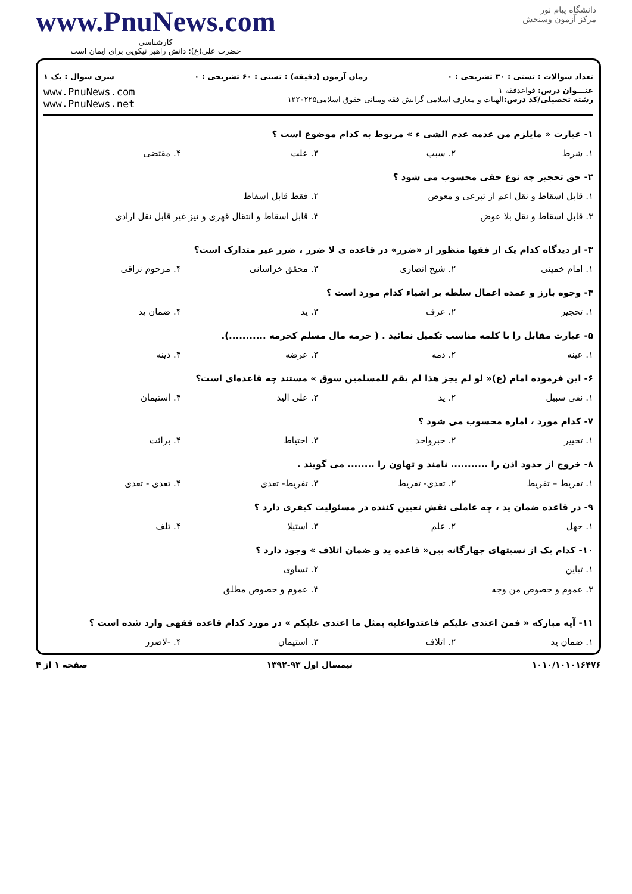دانشگاه پیام نور
مرکز آزمون وسنجش
www.PnuNews.com
کارشناسی
حضرت علی(ع): دانش راهبر نیکویی برای ایمان است
تعداد سوالات : تستی : ۳۰ تشریحی : ۰ زمان آزمون (دقیقه) : تستی : ۶۰ تشریحی : ۰ سری سوال : یک ۱
عنـــوان درس: قواعدفقه ۱
رشته تحصیلی/کد درس: الهیات و معارف اسلامی گرایش فقه ومبانی حقوق اسلامی۱۲۲۰۲۲۵
www.PnuNews.com
www.PnuNews.net
۱- عبارت « مایلزم من عدمه عدم الشی ء » مربوط به کدام موضوع است ؟
۱. شرط
۲. سبب
۳. علت
۴. مقتضی
۲- حق تحجیر چه نوع حقی محسوب می شود ؟
۱. قابل اسقاط و نقل اعم از تبرعی و معوض
۲. فقط قابل اسقاط
۳. قابل اسقاط و نقل بلا عوض
۴. قابل اسقاط و انتقال قهری و نیز غیر قابل نقل ارادی
۳- از دیدگاه کدام یک از فقها منظور از «ضرر» در قاعده ی لا ضرر ، ضرر غیر متدارک است؟
۱. امام خمینی
۲. شیخ انصاری
۳. محقق خراسانی
۴. مرحوم نراقی
۴- وجوه بارز و عمده اعمال سلطه بر اشیاء کدام مورد است ؟
۱. تحجیر
۲. عرف
۳. ید
۴. ضمان ید
۵- عبارت مقابل را با کلمه مناسب تکمیل نمائید . ( حرمه مال مسلم کحرمه ...........).
۱. عینه
۲. دمه
۳. عرضه
۴. دینه
۶- این فرموده امام (ع)« لو لم یجز هذا لم یقم للمسلمین سوق » مستند چه قاعده‌ای است؟
۱. نفی سبیل
۲. ید
۳. علی الید
۴. استیمان
۷- کدام مورد ، اماره محسوب می شود ؟
۱. تخییر
۲. خبرواحد
۳. احتیاط
۴. برائت
۸- خروج از حدود اذن را ........... نامند و تهاون را ........ می گویند .
۱. تفریط – تفریط
۲. تعدی- تفریط
۳. تفریط- تعدی
۴. تعدی - تعدی
۹- در قاعده ضمان ید ، چه عاملی نقش تعیین کننده در مسئولیت کیفری دارد ؟
۱. جهل
۲. علم
۳. استیلا
۴. تلف
۱۰- کدام یک از نسبتهای چهارگانه بین« قاعده ید و ضمان اتلاف » وجود دارد ؟
۱. تباین
۲. تساوی
۳. عموم و خصوص من وجه
۴. عموم و خصوص مطلق
۱۱- آیه مبارکه « فمن اعتدی علیکم فاعتدواعلیه بمثل ما اعتدی علیکم » در مورد کدام قاعده فقهی وارد شده است ؟
۱. ضمان ید
۲. اتلاف
۳. استیمان
۴. -لاضرر
۱۰۱۰/۱۰۱۰۱۶۴۷۶ نیمسال اول ۹۳-۱۳۹۲ صفحه ۱ از ۴